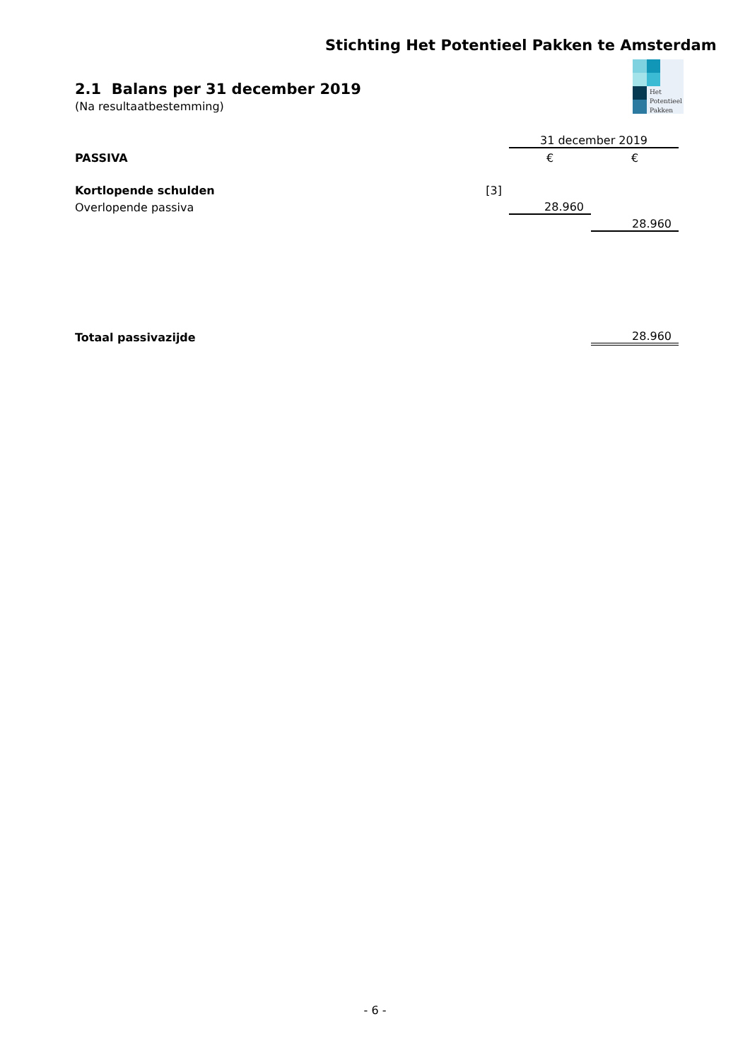Stichting Het Potentieel Pakken te Amsterdam
Het
Potentieel
Pakken
2.1 Balans per 31 december 2019
(Na resultaatbestemming)
| | | 31 december 2019 | |
| PASSIVA | | € | € |
| Kortlopende schulden | [3] | | |
| Overlopende passiva | | 28.960 | |
| | | | 28.960 |
| Totaal passivazijde | | | 28.960 |
- 6 -